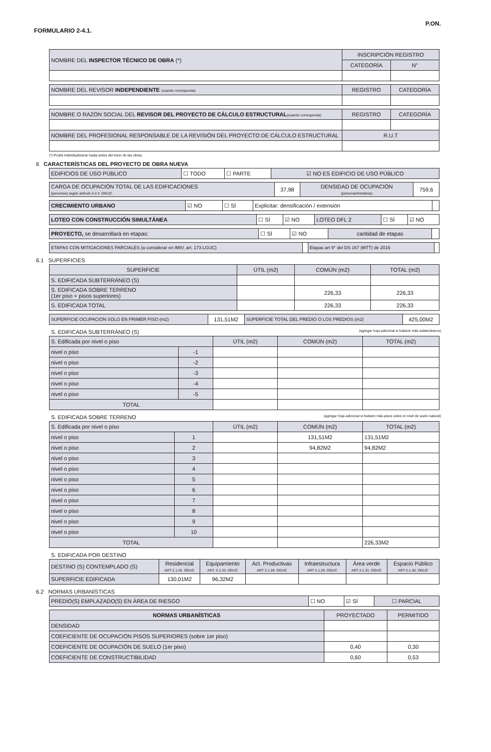FORMULARIO 2-4.1. P.ON.
| NOMBRE DEL INSPECTOR TÉCNICO DE OBRA (*) | INSCRIPCIÓN REGISTRO | |
| | CATEGORÍA | N° |
| NOMBRE DEL REVISOR INDEPENDIENTE (cuando corresponda) | REGISTRO | CATEGORÍA |
| NOMBRE O RAZÓN SOCIAL DEL REVISOR DEL PROYECTO DE CÁLCULO ESTRUCTURAL (cuando corresponda) | REGISTRO | CATEGORÍA |
| NOMBRE DEL PROFESIONAL RESPONSABLE DE LA REVISIÓN DEL PROYECTO DE CÁLCULO ESTRUCTURAL | R.U.T | |
(*) Podrá individualizarse hasta antes del inicio de las obras.
6 CARACTERÍSTICAS DEL PROYECTO DE OBRA NUEVA
| EDIFICIOS DE USO PÚBLICO | ☐ TODO | ☐ PARTE | ☑ NO ES EDIFICIO DE USO PÚBLICO |
| CARGA DE OCUPACIÓN TOTAL DE LAS EDIFICACIONES (personas) según artículo 4.2.4. OGUC. | 37,98 | DENSIDAD DE OCUPACIÓN (personas/hectárea) | 759,6 |
| CRECIMIENTO URBANO | ☑ NO | ☐ SÍ | Explicitar: densificación / extensión | |
| LOTEO CON CONSTRUCCIÓN SIMULTÁNEA | ☐ SÍ | ☑ NO | LOTEO DFL 2 | ☐ SÍ | ☑ NO |
| PROYECTO, se desarrollará en etapas: | ☐ SÍ | ☑ NO | cantidad de etapas | |
| ETAPAS CON MITIGACIONES PARCIALES (a considerar en IMIV, art. 173 LGUC) | | Etapas art 9° del DS 167 (MTT) de 2016 | |
6.1 SUPERFICIES
| SUPERFICIE | ÚTIL (m2) | COMÚN (m2) | TOTAL (m2) |
| --- | --- | --- | --- |
| S. EDIFICADA SUBTERRÁNEO (S) | | | |
| S. EDIFICADA SOBRE TERRENO (1er piso + pisos superiores) | | 226,33 | 226,33 |
| S. EDIFICADA TOTAL | | 226,33 | 226,33 |
| SUPERFICIE OCUPACIÓN SOLO EN PRIMER PISO (m2) | 131,51M2 | SUPERFICIE TOTAL DEL PREDIO O LOS PREDIOS (m2) | 425,00M2 |
S. EDIFICADA SUBTERRÁNEO (S) (agregar hoja adicional si hubiere más subterráneos)
| S. Edificada por nivel o piso | | ÚTIL (m2) | COMÚN (m2) | TOTAL (m2) |
| nivel o piso | -1 | | | |
| nivel o piso | -2 | | | |
| nivel o piso | -3 | | | |
| nivel o piso | -4 | | | |
| nivel o piso | -5 | | | |
| TOTAL | | | | |
S. EDIFICADA SOBRE TERRENO (agregar hoja adicional si hubiere más pisos sobre el nivel de suelo natural)
| S. Edificada por nivel o piso | | ÚTIL (m2) | COMÚN (m2) | TOTAL (m2) |
| nivel o piso | 1 | | 131,51M2 | 131,51M2 |
| nivel o piso | 2 | | 94,82M2 | 94,82M2 |
| nivel o piso | 3 | | | |
| nivel o piso | 4 | | | |
| nivel o piso | 5 | | | |
| nivel o piso | 6 | | | |
| nivel o piso | 7 | | | |
| nivel o piso | 8 | | | |
| nivel o piso | 9 | | | |
| nivel o piso | 10 | | | |
| TOTAL | | | | 226,33M2 |
S. EDIFICADA POR DESTINO
| DESTINO (S) CONTEMPLADO (S) | Residencial ART 2.1.25. OGUC | Equipamiento ART. 2.1.33. OGUC | Act. Productivas ART 2.1.28. OGUC | Infraestructura ART 2.1.29. OGUC | Área verde ART 2.1.31. OGUC | Espacio Público ART 2.1.30. OGUC |
| SUPERFICIE EDIFICADA | 130,01M2 | 96,32M2 | | | | |
6.2 NORMAS URBANÍSTICAS
| PREDIO(S) EMPLAZADO(S) EN ÁREA DE RIESGO | ☐ NO | ☑ SÍ | ☐ PARCIAL |
| NORMAS URBANÍSTICAS | PROYECTADO | PERMITIDO |
| --- | --- | --- |
| DENSIDAD | | |
| COEFICIENTE DE OCUPACIÓN PISOS SUPERIORES (sobre 1er piso) | | |
| COEFICIENTE DE OCUPACIÓN DE SUELO (1er piso) | 0,40 | 0,30 |
| COEFICIENTE DE CONSTRUCTIBILIDAD | 0,60 | 0,53 |